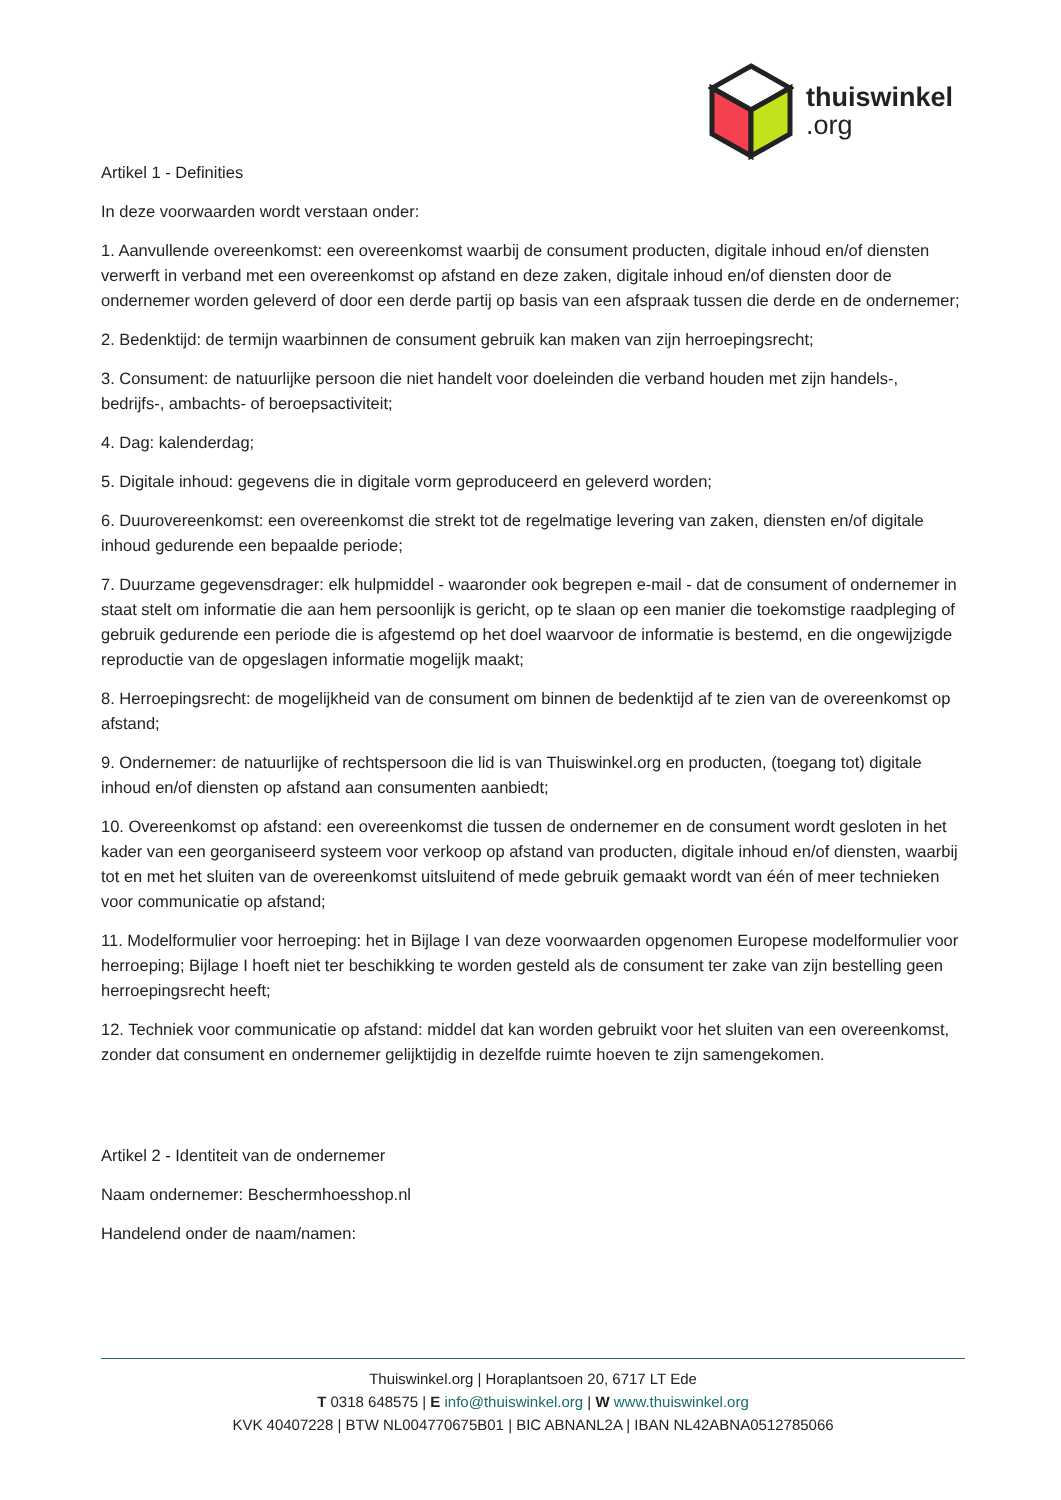thuiswinkel.org
Artikel 1 - Definities
In deze voorwaarden wordt verstaan onder:
1. Aanvullende overeenkomst: een overeenkomst waarbij de consument producten, digitale inhoud en/of diensten verwerft in verband met een overeenkomst op afstand en deze zaken, digitale inhoud en/of diensten door de ondernemer worden geleverd of door een derde partij op basis van een afspraak tussen die derde en de ondernemer;
2. Bedenktijd: de termijn waarbinnen de consument gebruik kan maken van zijn herroepingsrecht;
3. Consument: de natuurlijke persoon die niet handelt voor doeleinden die verband houden met zijn handels-, bedrijfs-, ambachts- of beroepsactiviteit;
4. Dag: kalenderdag;
5. Digitale inhoud: gegevens die in digitale vorm geproduceerd en geleverd worden;
6. Duurovereenkomst: een overeenkomst die strekt tot de regelmatige levering van zaken, diensten en/of digitale inhoud gedurende een bepaalde periode;
7. Duurzame gegevensdrager: elk hulpmiddel - waaronder ook begrepen e-mail - dat de consument of ondernemer in staat stelt om informatie die aan hem persoonlijk is gericht, op te slaan op een manier die toekomstige raadpleging of gebruik gedurende een periode die is afgestemd op het doel waarvoor de informatie is bestemd, en die ongewijzigde reproductie van de opgeslagen informatie mogelijk maakt;
8. Herroepingsrecht: de mogelijkheid van de consument om binnen de bedenktijd af te zien van de overeenkomst op afstand;
9. Ondernemer: de natuurlijke of rechtspersoon die lid is van Thuiswinkel.org en producten, (toegang tot) digitale inhoud en/of diensten op afstand aan consumenten aanbiedt;
10. Overeenkomst op afstand: een overeenkomst die tussen de ondernemer en de consument wordt gesloten in het kader van een georganiseerd systeem voor verkoop op afstand van producten, digitale inhoud en/of diensten, waarbij tot en met het sluiten van de overeenkomst uitsluitend of mede gebruik gemaakt wordt van één of meer technieken voor communicatie op afstand;
11. Modelformulier voor herroeping: het in Bijlage I van deze voorwaarden opgenomen Europese modelformulier voor herroeping; Bijlage I hoeft niet ter beschikking te worden gesteld als de consument ter zake van zijn bestelling geen herroepingsrecht heeft;
12. Techniek voor communicatie op afstand: middel dat kan worden gebruikt voor het sluiten van een overeenkomst, zonder dat consument en ondernemer gelijktijdig in dezelfde ruimte hoeven te zijn samengekomen.
Artikel 2 - Identiteit van de ondernemer
Naam ondernemer: Beschermhoesshop.nl
Handelend onder de naam/namen:
Thuiswinkel.org | Horaplantsoen 20, 6717 LT Ede
T 0318 648575 | E info@thuiswinkel.org | W www.thuiswinkel.org
KVK 40407228 | BTW NL004770675B01 | BIC ABNANL2A | IBAN NL42ABNA0512785066